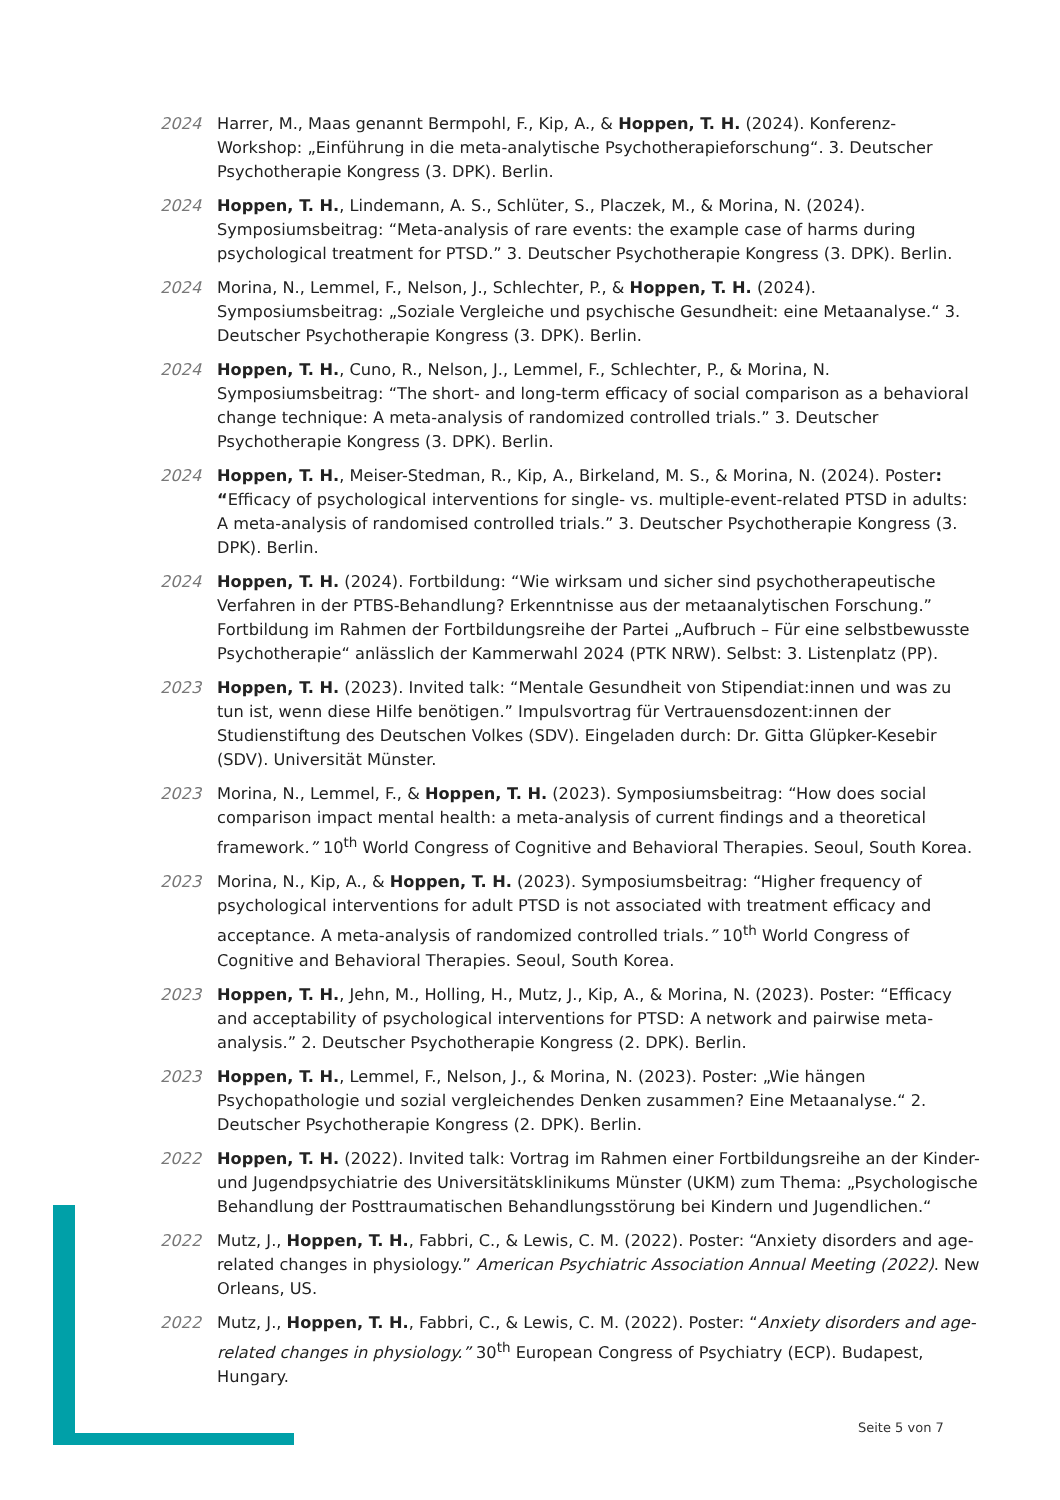2024 Harrer, M., Maas genannt Bermpohl, F., Kip, A., & Hoppen, T. H. (2024). Konferenz-Workshop: „Einführung in die meta-analytische Psychotherapieforschung“. 3. Deutscher Psychotherapie Kongress (3. DPK). Berlin.
2024 Hoppen, T. H., Lindemann, A. S., Schlüter, S., Placzek, M., & Morina, N. (2024). Symposiumsbeitrag: “Meta-analysis of rare events: the example case of harms during psychological treatment for PTSD.” 3. Deutscher Psychotherapie Kongress (3. DPK). Berlin.
2024 Morina, N., Lemmel, F., Nelson, J., Schlechter, P., & Hoppen, T. H. (2024). Symposiumsbeitrag: „Soziale Vergleiche und psychische Gesundheit: eine Metaanalyse.“ 3. Deutscher Psychotherapie Kongress (3. DPK). Berlin.
2024 Hoppen, T. H., Cuno, R., Nelson, J., Lemmel, F., Schlechter, P., & Morina, N. Symposiumsbeitrag: “The short- and long-term efficacy of social comparison as a behavioral change technique: A meta-analysis of randomized controlled trials.” 3. Deutscher Psychotherapie Kongress (3. DPK). Berlin.
2024 Hoppen, T. H., Meiser-Stedman, R., Kip, A., Birkeland, M. S., & Morina, N. (2024). Poster: “Efficacy of psychological interventions for single- vs. multiple-event-related PTSD in adults: A meta-analysis of randomised controlled trials.” 3. Deutscher Psychotherapie Kongress (3. DPK). Berlin.
2024 Hoppen, T. H. (2024). Fortbildung: “Wie wirksam und sicher sind psychotherapeutische Verfahren in der PTBS-Behandlung? Erkenntnisse aus der metaanalytischen Forschung.” Fortbildung im Rahmen der Fortbildungsreihe der Partei „Aufbruch – Für eine selbstbewusste Psychotherapie“ anlässlich der Kammerwahl 2024 (PTK NRW). Selbst: 3. Listenplatz (PP).
2023 Hoppen, T. H. (2023). Invited talk: “Mentale Gesundheit von Stipendiat:innen und was zu tun ist, wenn diese Hilfe benötigen.” Impulsvortrag für Vertrauensdozent:innen der Studienstiftung des Deutschen Volkes (SDV). Eingeladen durch: Dr. Gitta Glüpker-Kesebir (SDV). Universität Münster.
2023 Morina, N., Lemmel, F., & Hoppen, T. H. (2023). Symposiumsbeitrag: “How does social comparison impact mental health: a meta-analysis of current findings and a theoretical framework.” 10<sup>th</sup> World Congress of Cognitive and Behavioral Therapies. Seoul, South Korea.
2023 Morina, N., Kip, A., & Hoppen, T. H. (2023). Symposiumsbeitrag: “Higher frequency of psychological interventions for adult PTSD is not associated with treatment efficacy and acceptance. A meta-analysis of randomized controlled trials.” 10<sup>th</sup> World Congress of Cognitive and Behavioral Therapies. Seoul, South Korea.
2023 Hoppen, T. H., Jehn, M., Holling, H., Mutz, J., Kip, A., & Morina, N. (2023). Poster: “Efficacy and acceptability of psychological interventions for PTSD: A network and pairwise meta-analysis.” 2. Deutscher Psychotherapie Kongress (2. DPK). Berlin.
2023 Hoppen, T. H., Lemmel, F., Nelson, J., & Morina, N. (2023). Poster: „Wie hängen Psychopathologie und sozial vergleichendes Denken zusammen? Eine Metaanalyse.“ 2. Deutscher Psychotherapie Kongress (2. DPK). Berlin.
2022 Hoppen, T. H. (2022). Invited talk: Vortrag im Rahmen einer Fortbildungsreihe an der Kinder- und Jugendpsychiatrie des Universitätsklinikums Münster (UKM) zum Thema: „Psychologische Behandlung der Posttraumatischen Behandlungsstörung bei Kindern und Jugendlichen.“
2022 Mutz, J., Hoppen, T. H., Fabbri, C., & Lewis, C. M. (2022). Poster: “Anxiety disorders and age-related changes in physiology.” American Psychiatric Association Annual Meeting (2022). New Orleans, US.
2022 Mutz, J., Hoppen, T. H., Fabbri, C., & Lewis, C. M. (2022). Poster: “Anxiety disorders and age-related changes in physiology.” 30<sup>th</sup> European Congress of Psychiatry (ECP). Budapest, Hungary.
Seite 5 von 7